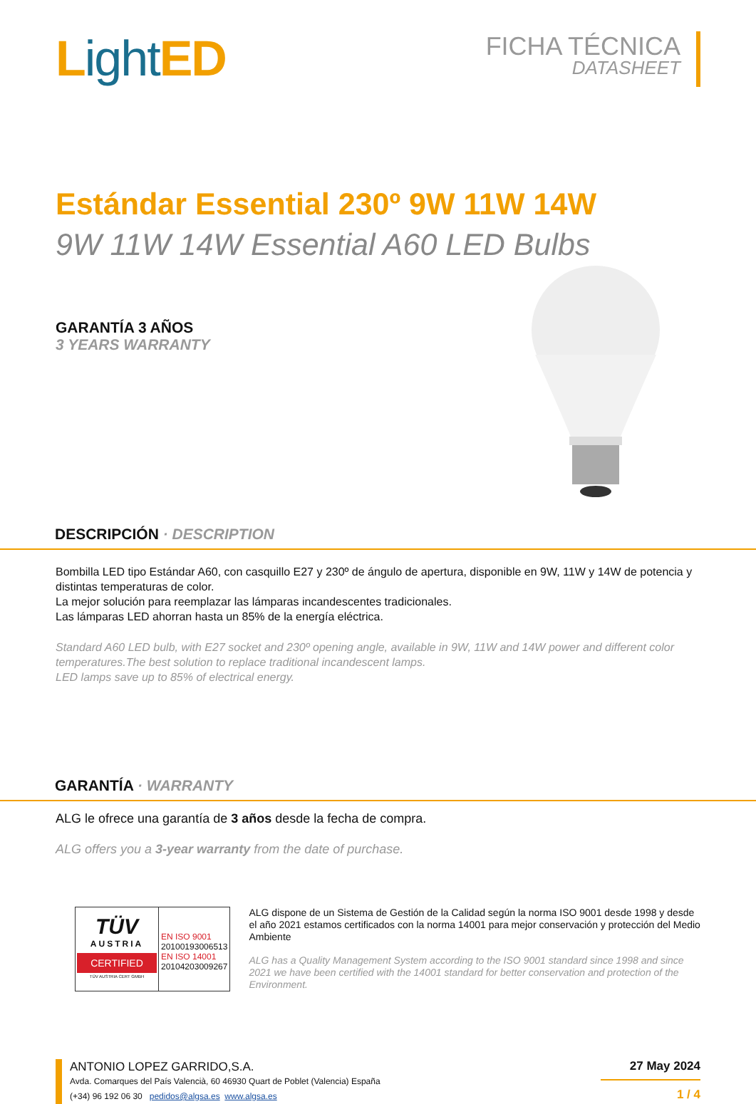Light ED
FICHA TÉCNICA
DATASHEET
Estándar Essential 230º 9W 11W 14W
9W 11W 14W Essential A60 LED Bulbs
GARANTÍA 3 AÑOS
3 YEARS WARRANTY
DESCRIPCIÓN · DESCRIPTION
Bombilla LED tipo Estándar A60, con casquillo E27 y 230º de ángulo de apertura, disponible en 9W, 11W y 14W de potencia y distintas temperaturas de color.
La mejor solución para reemplazar las lámparas incandescentes tradicionales.
Las lámparas LED ahorran hasta un 85% de la energía eléctrica.
Standard A60 LED bulb, with E27 socket and 230º opening angle, available in 9W, 11W and 14W power and different color temperatures.The best solution to replace traditional incandescent lamps.
LED lamps save up to 85% of electrical energy.
GARANTÍA · WARRANTY
ALG le ofrece una garantía de 3 años desde la fecha de compra.
ALG offers you a 3-year warranty from the date of purchase.
TÜV
AUSTRIA
CERTIFIED
TÜV AUSTRIA CERT GMBH
EN ISO 9001
20100193006513
EN ISO 14001
20104203009267
ALG dispone de un Sistema de Gestión de la Calidad según la norma ISO 9001 desde 1998 y desde el año 2021 estamos certificados con la norma 14001 para mejor conservación y protección del Medio Ambiente
ALG has a Quality Management System according to the ISO 9001 standard since 1998 and since 2021 we have been certified with the 14001 standard for better conservation and protection of the Environment.
ANTONIO LOPEZ GARRIDO,S.A.
Avda. Comarques del País Valencià, 60 46930 Quart de Poblet (Valencia) España
(+34) 96 192 06 30 pedidos@algsa.es www.algsa.es
27 May 2024
1 / 4